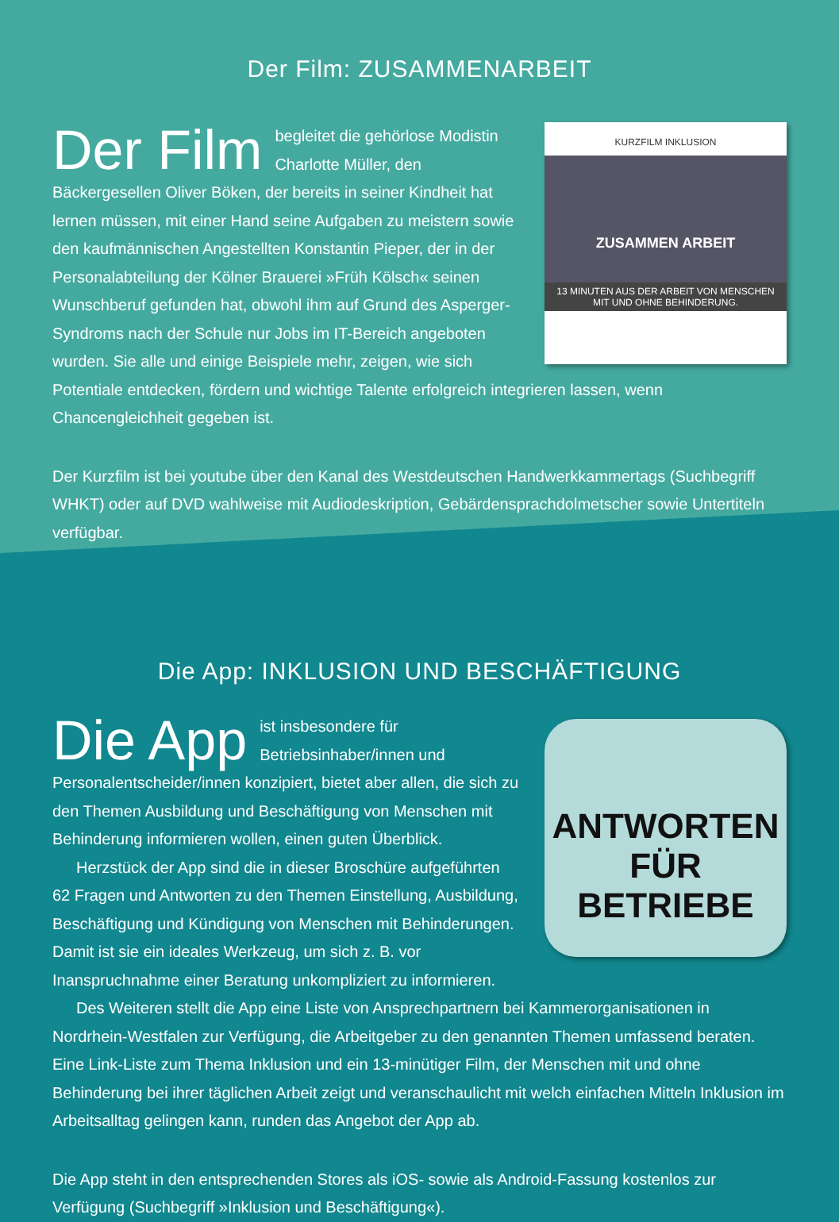Der Film: ZUSAMMENARBEIT
KURZFILM INKLUSION
ZUSAMMEN ARBEIT
13 MINUTEN AUS DER ARBEIT VON MENSCHEN MIT UND OHNE BEHINDERUNG.
Der Film begleitet die gehörlose Modistin Charlotte Müller, den Bäckergesellen Oliver Böken, der bereits in seiner Kindheit hat lernen müssen, mit einer Hand seine Aufgaben zu meistern sowie den kaufmännischen Angestellten Konstantin Pieper, der in der Personalabteilung der Kölner Brauerei »Früh Kölsch« seinen Wunschberuf gefunden hat, obwohl ihm auf Grund des Asperger-Syndroms nach der Schule nur Jobs im IT-Bereich angeboten wurden. Sie alle und einige Beispiele mehr, zeigen, wie sich Potentiale entdecken, fördern und wichtige Talente erfolgreich integrieren lassen, wenn Chancengleichheit gegeben ist.
Der Kurzfilm ist bei youtube über den Kanal des Westdeutschen Handwerkkammertags (Suchbegriff WHKT) oder auf DVD wahlweise mit Audiodeskription, Gebärdensprachdolmetscher sowie Untertiteln verfügbar.
Die App: INKLUSION UND BESCHÄFTIGUNG
ANTWORTEN
FÜR BETRIEBE
Die App ist insbesondere für Betriebsinhaber/innen und Personalentscheider/innen konzipiert, bietet aber allen, die sich zu den Themen Ausbildung und Beschäftigung von Menschen mit Behinderung informieren wollen, einen guten Überblick.
Herzstück der App sind die in dieser Broschüre aufgeführten 62 Fragen und Antworten zu den Themen Einstellung, Ausbildung, Beschäftigung und Kündigung von Menschen mit Behinderungen. Damit ist sie ein ideales Werkzeug, um sich z. B. vor Inanspruchnahme einer Beratung unkompliziert zu informieren.
Des Weiteren stellt die App eine Liste von Ansprechpartnern bei Kammerorganisationen in Nordrhein-Westfalen zur Verfügung, die Arbeitgeber zu den genannten Themen umfassend beraten. Eine Link-Liste zum Thema Inklusion und ein 13-minütiger Film, der Menschen mit und ohne Behinderung bei ihrer täglichen Arbeit zeigt und veranschaulicht mit welch einfachen Mitteln Inklusion im Arbeitsalltag gelingen kann, runden das Angebot der App ab.
Die App steht in den entsprechenden Stores als iOS- sowie als Android-Fassung kostenlos zur Verfügung (Suchbegriff »Inklusion und Beschäftigung«).